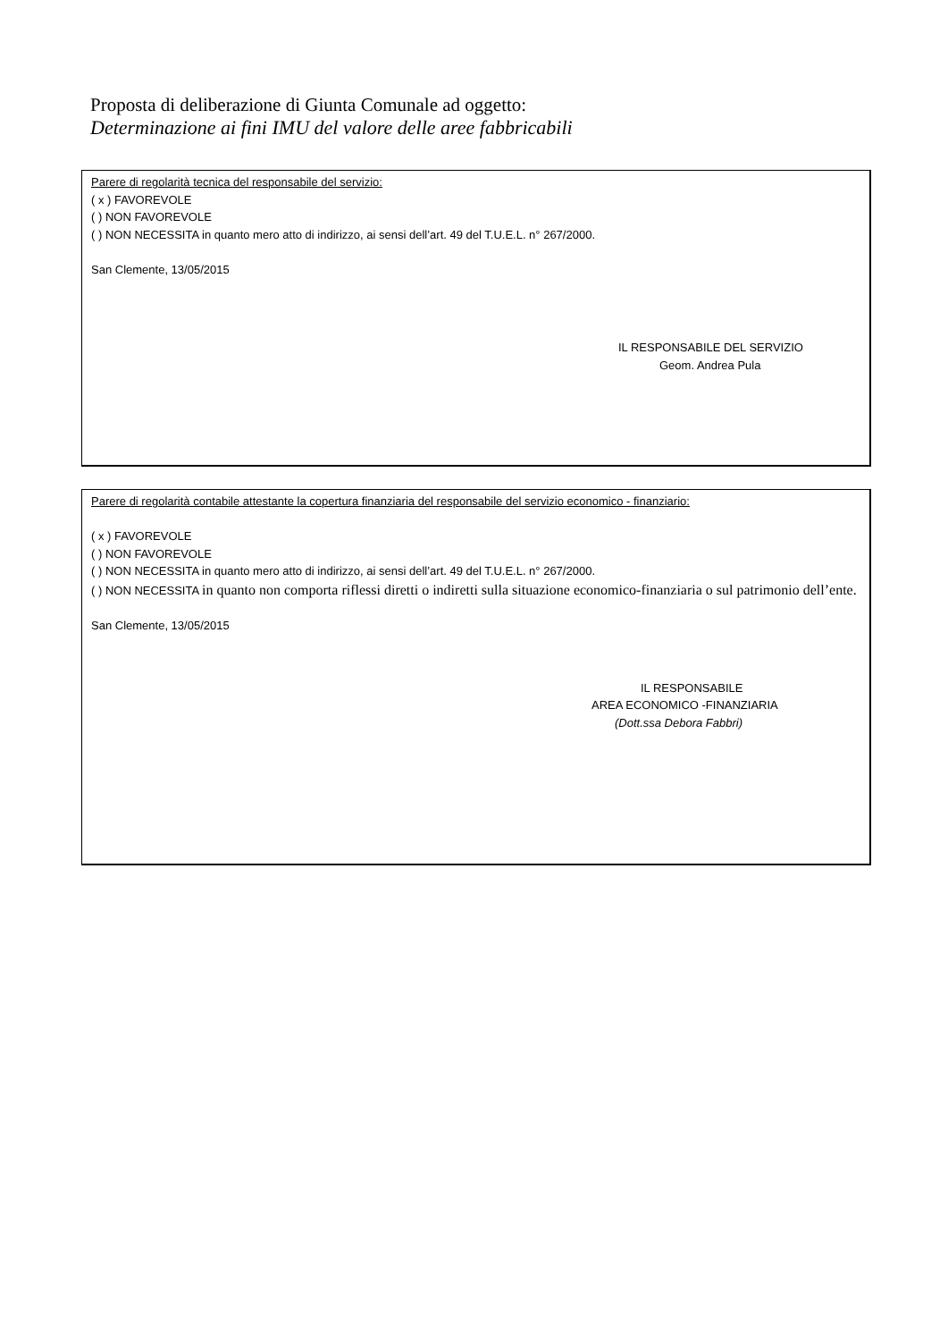Proposta di deliberazione di Giunta Comunale ad oggetto:
Determinazione ai fini IMU del valore delle aree fabbricabili
Parere di regolarità tecnica del responsabile del servizio:
( x ) FAVOREVOLE
( ) NON FAVOREVOLE
( ) NON NECESSITA in quanto mero atto di indirizzo, ai sensi dell’art. 49 del T.U.E.L. n° 267/2000.
San Clemente, 13/05/2015
IL RESPONSABILE DEL SERVIZIO
Geom. Andrea Pula
Parere di regolarità contabile attestante la copertura finanziaria del responsabile del servizio economico - finanziario:
( x ) FAVOREVOLE
( ) NON FAVOREVOLE
( ) NON NECESSITA in quanto mero atto di indirizzo, ai sensi dell’art. 49 del T.U.E.L. n° 267/2000.
( ) NON NECESSITA in quanto non comporta riflessi diretti o indiretti sulla situazione economico-finanziaria o sul patrimonio dell’ente.
San Clemente, 13/05/2015
IL RESPONSABILE
AREA ECONOMICO -FINANZIARIA
(Dott.ssa Debora Fabbri)